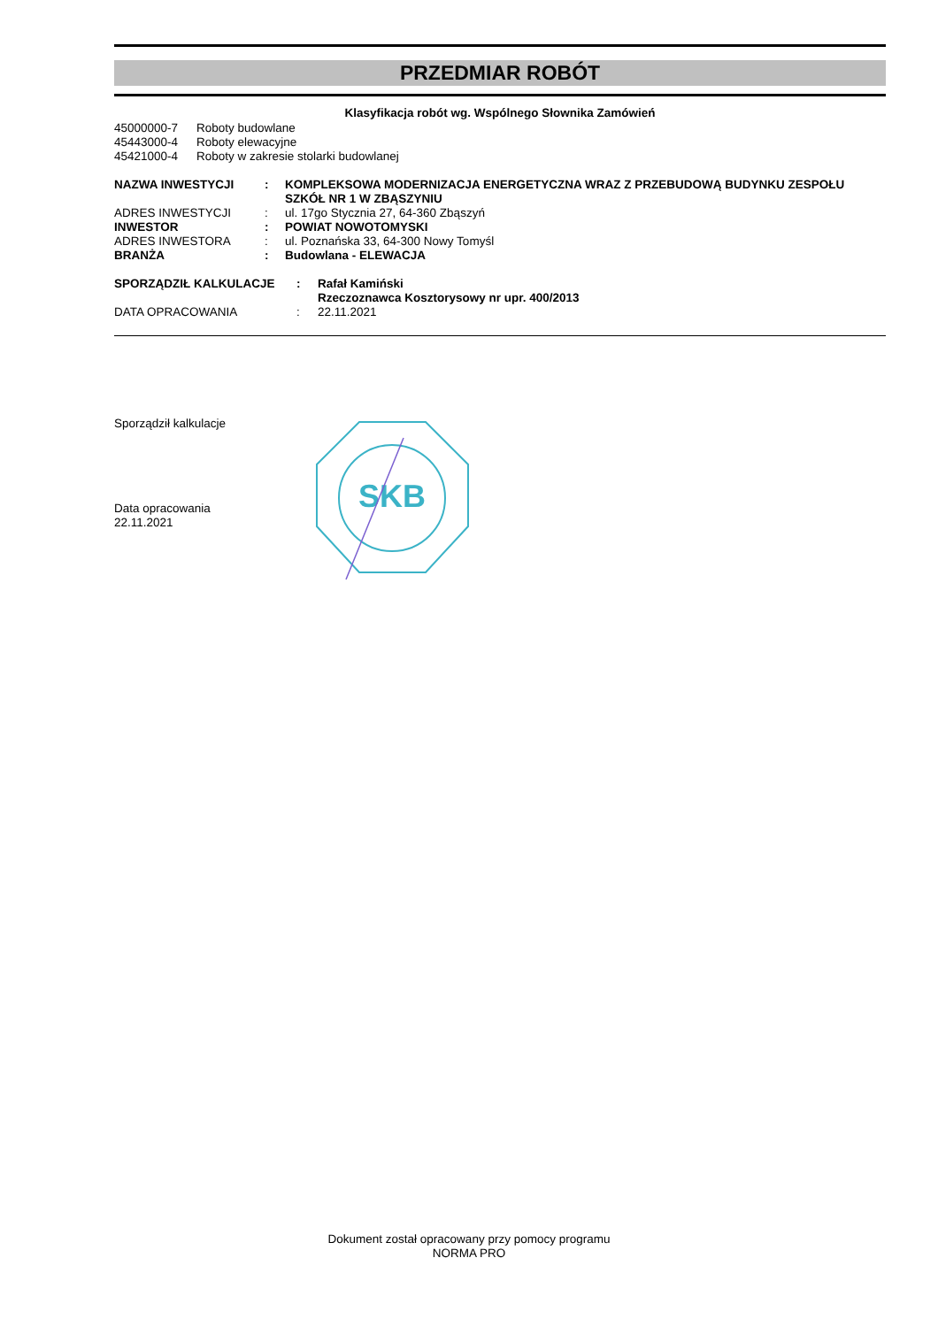PRZEDMIAR ROBÓT
Klasyfikacja robót wg. Wspólnego Słownika Zamówień
| 45000000-7 | Roboty budowlane |
| 45443000-4 | Roboty elewacyjne |
| 45421000-4 | Roboty w zakresie stolarki budowlanej |
| NAZWA INWESTYCJI | : | KOMPLEKSOWA MODERNIZACJA ENERGETYCZNA WRAZ Z PRZEBUDOWĄ BUDYNKU ZESPOŁU SZKÓŁ NR 1 W ZBĄSZYNIU |
| ADRES INWESTYCJI | : | ul. 17go Stycznia 27, 64-360 Zbąszyń |
| INWESTOR | : | POWIAT NOWOTOMYSKI |
| ADRES INWESTORA | : | ul. Poznańska 33, 64-300 Nowy Tomyśl |
| BRANŻA | : | Budowlana - ELEWACJA |
| SPORZĄDZIŁ KALKULACJE | : | Rafał Kamiński Rzeczoznawca Kosztorysowy nr upr. 400/2013 |
| DATA OPRACOWANIA | : | 22.11.2021 |
Sporządził kalkulacje
Data opracowania
22.11.2021
SKB
Dokument został opracowany przy pomocy programu
NORMA PRO